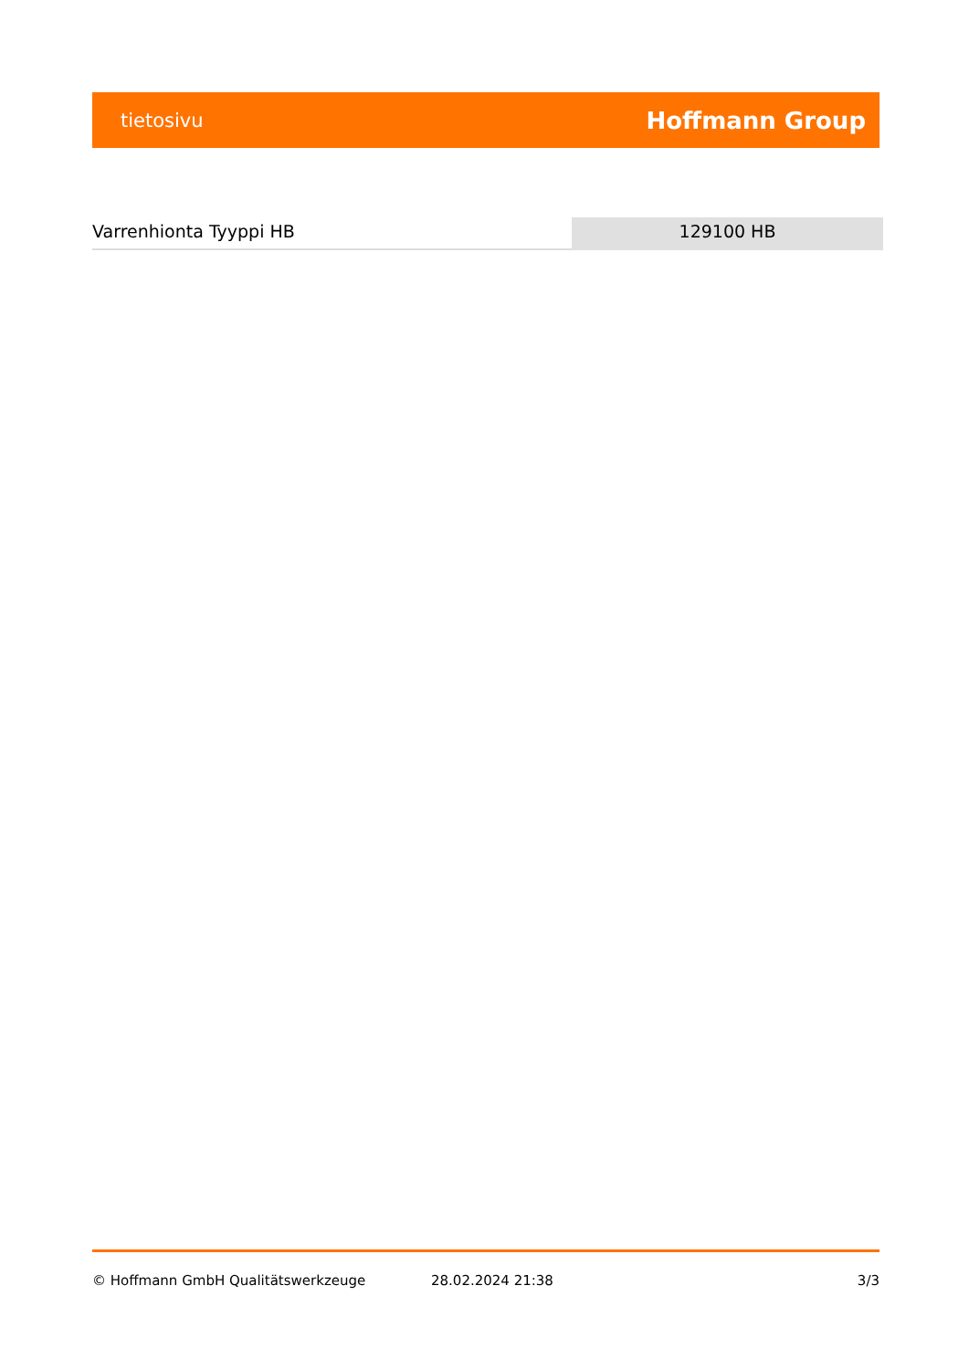tietosivu Hoffmann Group
Varrenhionta Tyyppi HB 129100 HB
© Hoffmann GmbH Qualitätswerkzeuge 28.02.2024 21:38 3/3